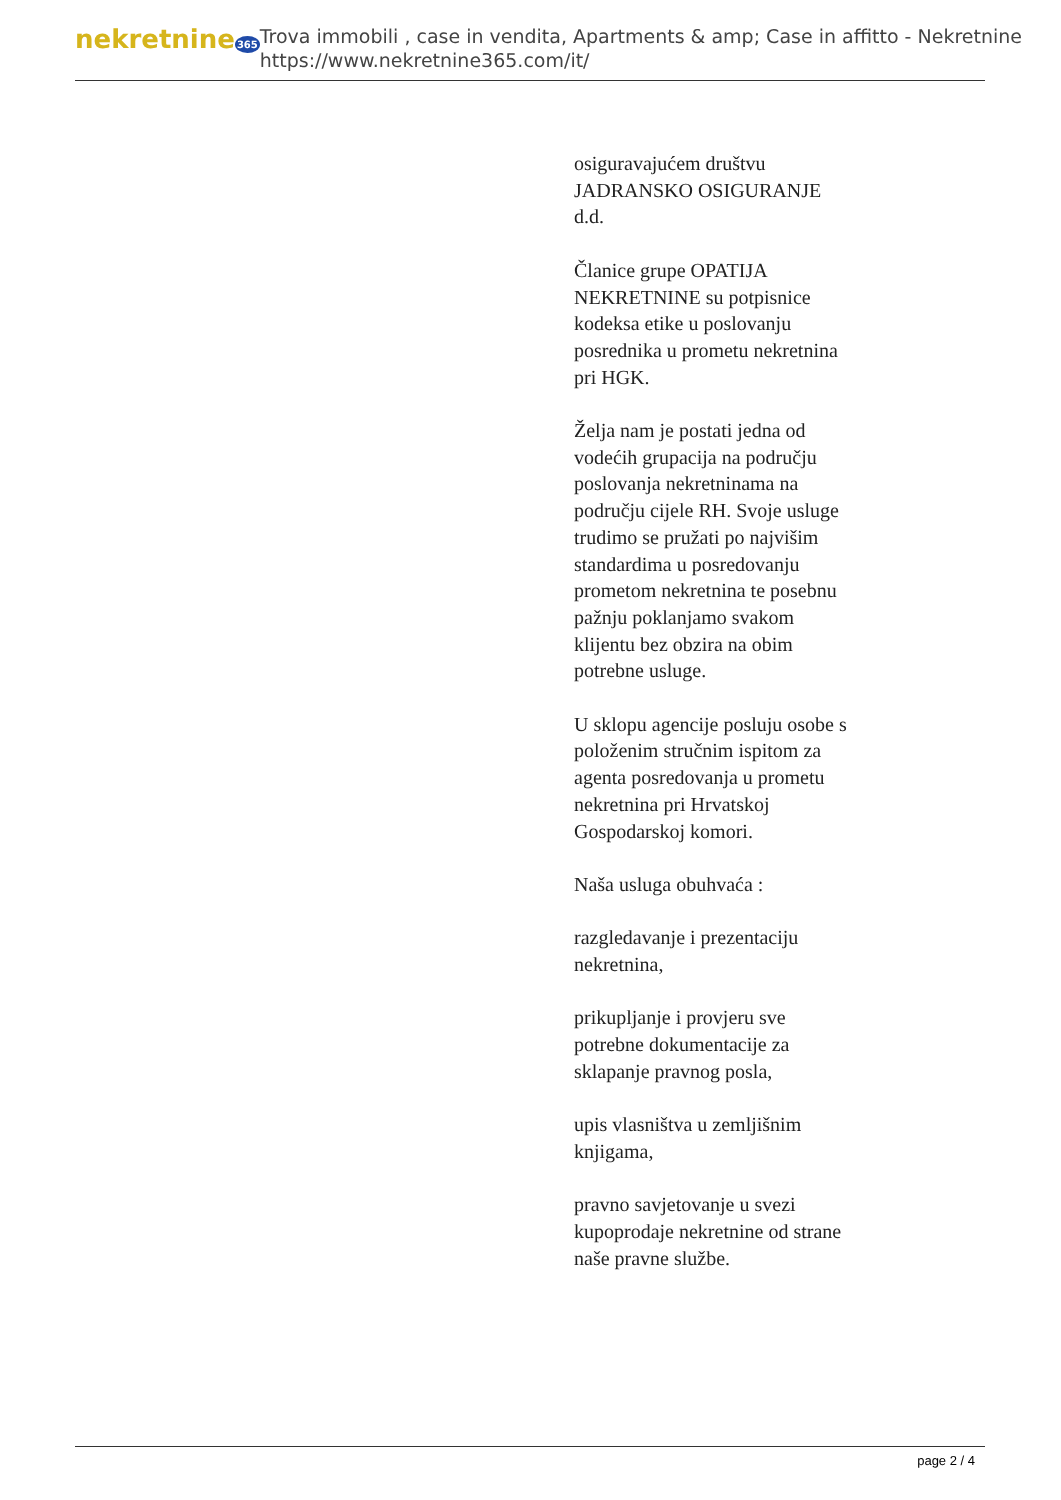nekretnine365
Trova immobili , case in vendita, Apartments & amp; Case in affitto - Nekretnine
https://www.nekretnine365.com/it/
osiguravajućem društvu JADRANSKO OSIGURANJE d.d.
Članice grupe OPATIJA NEKRETNINE su potpisnice kodeksa etike u poslovanju posrednika u prometu nekretnina pri HGK.
Želja nam je postati jedna od vodećih grupacija na području poslovanja nekretninama na području cijele RH. Svoje usluge trudimo se pružati po najvišim standardima u posredovanju prometom nekretnina te posebnu pažnju poklanjamo svakom klijentu bez obzira na obim potrebne usluge.
U sklopu agencije posluju osobe s položenim stručnim ispitom za agenta posredovanja u prometu nekretnina pri Hrvatskoj Gospodarskoj komori.
Naša usluga obuhvaća :
razgledavanje i prezentaciju nekretnina,
prikupljanje i provjeru sve potrebne dokumentacije za sklapanje pravnog posla,
upis vlasništva u zemljišnim knjigama,
pravno savjetovanje u svezi kupoprodaje nekretnine od strane naše pravne službe.
page 2 / 4